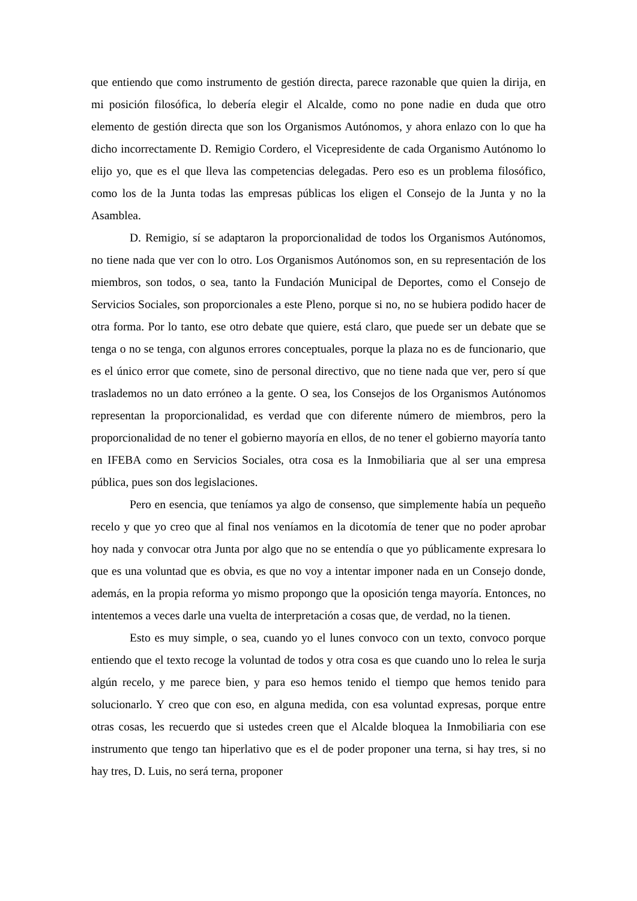que entiendo que como instrumento de gestión directa, parece razonable que quien la dirija, en mi posición filosófica, lo debería elegir el Alcalde, como no pone nadie en duda que otro elemento de gestión directa que son los Organismos Autónomos, y ahora enlazo con lo que ha dicho incorrectamente D. Remigio Cordero, el Vicepresidente de cada Organismo Autónomo lo elijo yo, que es el que lleva las competencias delegadas. Pero eso es un problema filosófico, como los de la Junta todas las empresas públicas los eligen el Consejo de la Junta y no la Asamblea.
D. Remigio, sí se adaptaron la proporcionalidad de todos los Organismos Autónomos, no tiene nada que ver con lo otro. Los Organismos Autónomos son, en su representación de los miembros, son todos, o sea, tanto la Fundación Municipal de Deportes, como el Consejo de Servicios Sociales, son proporcionales a este Pleno, porque si no, no se hubiera podido hacer de otra forma. Por lo tanto, ese otro debate que quiere, está claro, que puede ser un debate que se tenga o no se tenga, con algunos errores conceptuales, porque la plaza no es de funcionario, que es el único error que comete, sino de personal directivo, que no tiene nada que ver, pero sí que traslademos no un dato erróneo a la gente. O sea, los Consejos de los Organismos Autónomos representan la proporcionalidad, es verdad que con diferente número de miembros, pero la proporcionalidad de no tener el gobierno mayoría en ellos, de no tener el gobierno mayoría tanto en IFEBA como en Servicios Sociales, otra cosa es la Inmobiliaria que al ser una empresa pública, pues son dos legislaciones.
Pero en esencia, que teníamos ya algo de consenso, que simplemente había un pequeño recelo y que yo creo que al final nos veníamos en la dicotomía de tener que no poder aprobar hoy nada y convocar otra Junta por algo que no se entendía o que yo públicamente expresara lo que es una voluntad que es obvia, es que no voy a intentar imponer nada en un Consejo donde, además, en la propia reforma yo mismo propongo que la oposición tenga mayoría. Entonces, no intentemos a veces darle una vuelta de interpretación a cosas que, de verdad, no la tienen.
Esto es muy simple, o sea, cuando yo el lunes convoco con un texto, convoco porque entiendo que el texto recoge la voluntad de todos y otra cosa es que cuando uno lo relea le surja algún recelo, y me parece bien, y para eso hemos tenido el tiempo que hemos tenido para solucionarlo. Y creo que con eso, en alguna medida, con esa voluntad expresas, porque entre otras cosas, les recuerdo que si ustedes creen que el Alcalde bloquea la Inmobiliaria con ese instrumento que tengo tan hiperlativo que es el de poder proponer una terna, si hay tres, si no hay tres, D. Luis, no será terna, proponer